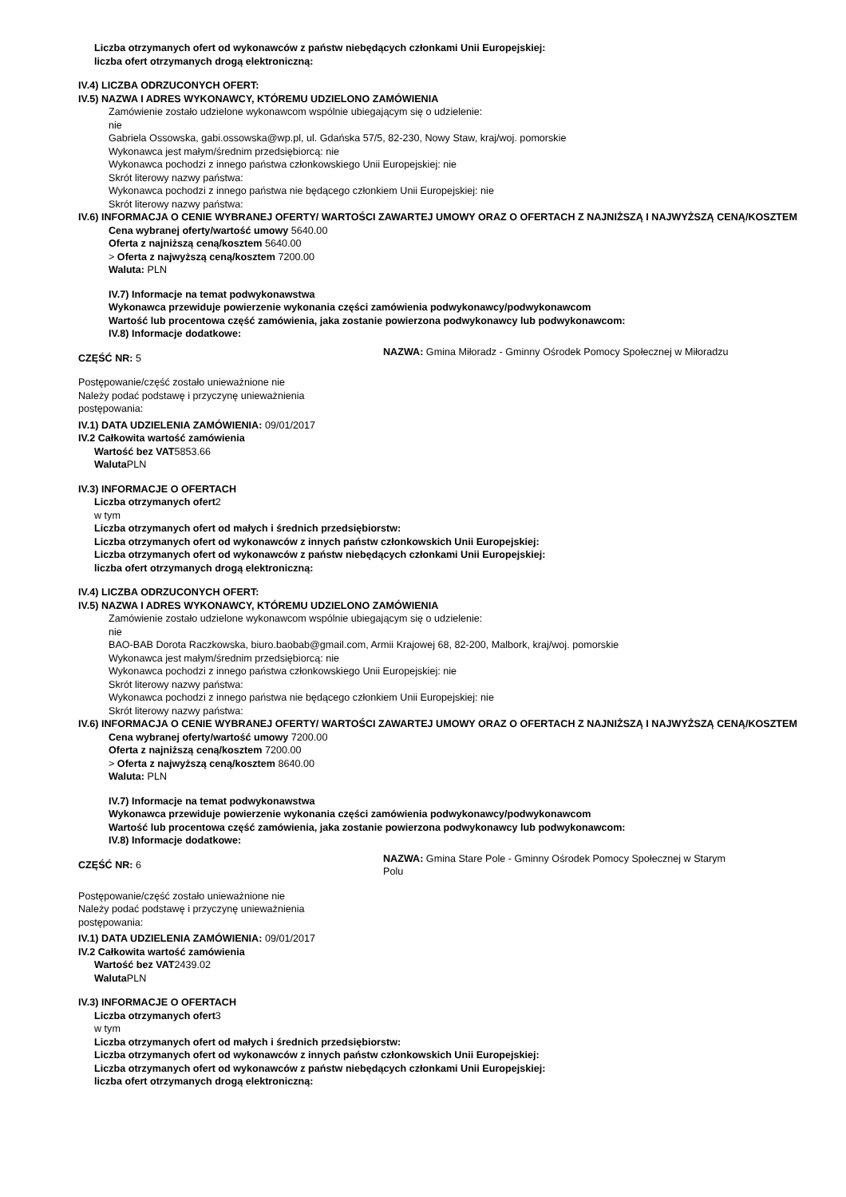Liczba otrzymanych ofert od wykonawców z państw niebędących członkami Unii Europejskiej:
liczba ofert otrzymanych drogą elektroniczną:
IV.4) LICZBA ODRZUCONYCH OFERT:
IV.5) NAZWA I ADRES WYKONAWCY, KTÓREMU UDZIELONO ZAMÓWIENIA
Zamówienie zostało udzielone wykonawcom wspólnie ubiegającym się o udzielenie:
nie
Gabriela Ossowska, gabi.ossowska@wp.pl, ul. Gdańska 57/5, 82-230, Nowy Staw, kraj/woj. pomorskie
Wykonawca jest małym/średnim przedsiębiorcą: nie
Wykonawca pochodzi z innego państwa członkowskiego Unii Europejskiej: nie
Skrót literowy nazwy państwa:
Wykonawca pochodzi z innego państwa nie będącego członkiem Unii Europejskiej: nie
Skrót literowy nazwy państwa:
IV.6) INFORMACJA O CENIE WYBRANEJ OFERTY/ WARTOŚCI ZAWARTEJ UMOWY ORAZ O OFERTACH Z NAJNIŻSZĄ I NAJWYŻSZĄ CENĄ/KOSZTEM
Cena wybranej oferty/wartość umowy 5640.00
Oferta z najniższą ceną/kosztem 5640.00
> Oferta z najwyższą ceną/kosztem 7200.00
Waluta: PLN
IV.7) Informacje na temat podwykonawstwa
Wykonawca przewiduje powierzenie wykonania części zamówienia podwykonawcy/podwykonawcom
Wartość lub procentowa część zamówienia, jaka zostanie powierzona podwykonawcy lub podwykonawcom:
IV.8) Informacje dodatkowe:
CZĘŚĆ NR: 5
NAZWA: Gmina Miłoradz - Gminny Ośrodek Pomocy Społecznej w Miłoradzu
Postępowanie/część zostało unieważnione nie
Należy podać podstawę i przyczynę unieważnienia postępowania:
IV.1) DATA UDZIELENIA ZAMÓWIENIA: 09/01/2017
IV.2 Całkowita wartość zamówienia
Wartość bez VAT5853.66
Waluta PLN
IV.3) INFORMACJE O OFERTACH
Liczba otrzymanych ofert2
w tym
Liczba otrzymanych ofert od małych i średnich przedsiębiorstw:
Liczba otrzymanych ofert od wykonawców z innych państw członkowskich Unii Europejskiej:
Liczba otrzymanych ofert od wykonawców z państw niebędących członkami Unii Europejskiej:
liczba ofert otrzymanych drogą elektroniczną:
IV.4) LICZBA ODRZUCONYCH OFERT:
IV.5) NAZWA I ADRES WYKONAWCY, KTÓREMU UDZIELONO ZAMÓWIENIA
Zamówienie zostało udzielone wykonawcom wspólnie ubiegającym się o udzielenie:
nie
BAO-BAB Dorota Raczkowska, biuro.baobab@gmail.com, Armii Krajowej 68, 82-200, Malbork, kraj/woj. pomorskie
Wykonawca jest małym/średnim przedsiębiorcą: nie
Wykonawca pochodzi z innego państwa członkowskiego Unii Europejskiej: nie
Skrót literowy nazwy państwa:
Wykonawca pochodzi z innego państwa nie będącego członkiem Unii Europejskiej: nie
Skrót literowy nazwy państwa:
IV.6) INFORMACJA O CENIE WYBRANEJ OFERTY/ WARTOŚCI ZAWARTEJ UMOWY ORAZ O OFERTACH Z NAJNIŻSZĄ I NAJWYŻSZĄ CENĄ/KOSZTEM
Cena wybranej oferty/wartość umowy 7200.00
Oferta z najniższą ceną/kosztem 7200.00
> Oferta z najwyższą ceną/kosztem 8640.00
Waluta: PLN
IV.7) Informacje na temat podwykonawstwa
Wykonawca przewiduje powierzenie wykonania części zamówienia podwykonawcy/podwykonawcom
Wartość lub procentowa część zamówienia, jaka zostanie powierzona podwykonawcy lub podwykonawcom:
IV.8) Informacje dodatkowe:
CZĘŚĆ NR: 6
NAZWA: Gmina Stare Pole - Gminny Ośrodek Pomocy Społecznej w Starym Polu
Postępowanie/część zostało unieważnione nie
Należy podać podstawę i przyczynę unieważnienia postępowania:
IV.1) DATA UDZIELENIA ZAMÓWIENIA: 09/01/2017
IV.2 Całkowita wartość zamówienia
Wartość bez VAT2439.02
Waluta PLN
IV.3) INFORMACJE O OFERTACH
Liczba otrzymanych ofert3
w tym
Liczba otrzymanych ofert od małych i średnich przedsiębiorstw:
Liczba otrzymanych ofert od wykonawców z innych państw członkowskich Unii Europejskiej:
Liczba otrzymanych ofert od wykonawców z państw niebędących członkami Unii Europejskiej:
liczba ofert otrzymanych drogą elektroniczną: